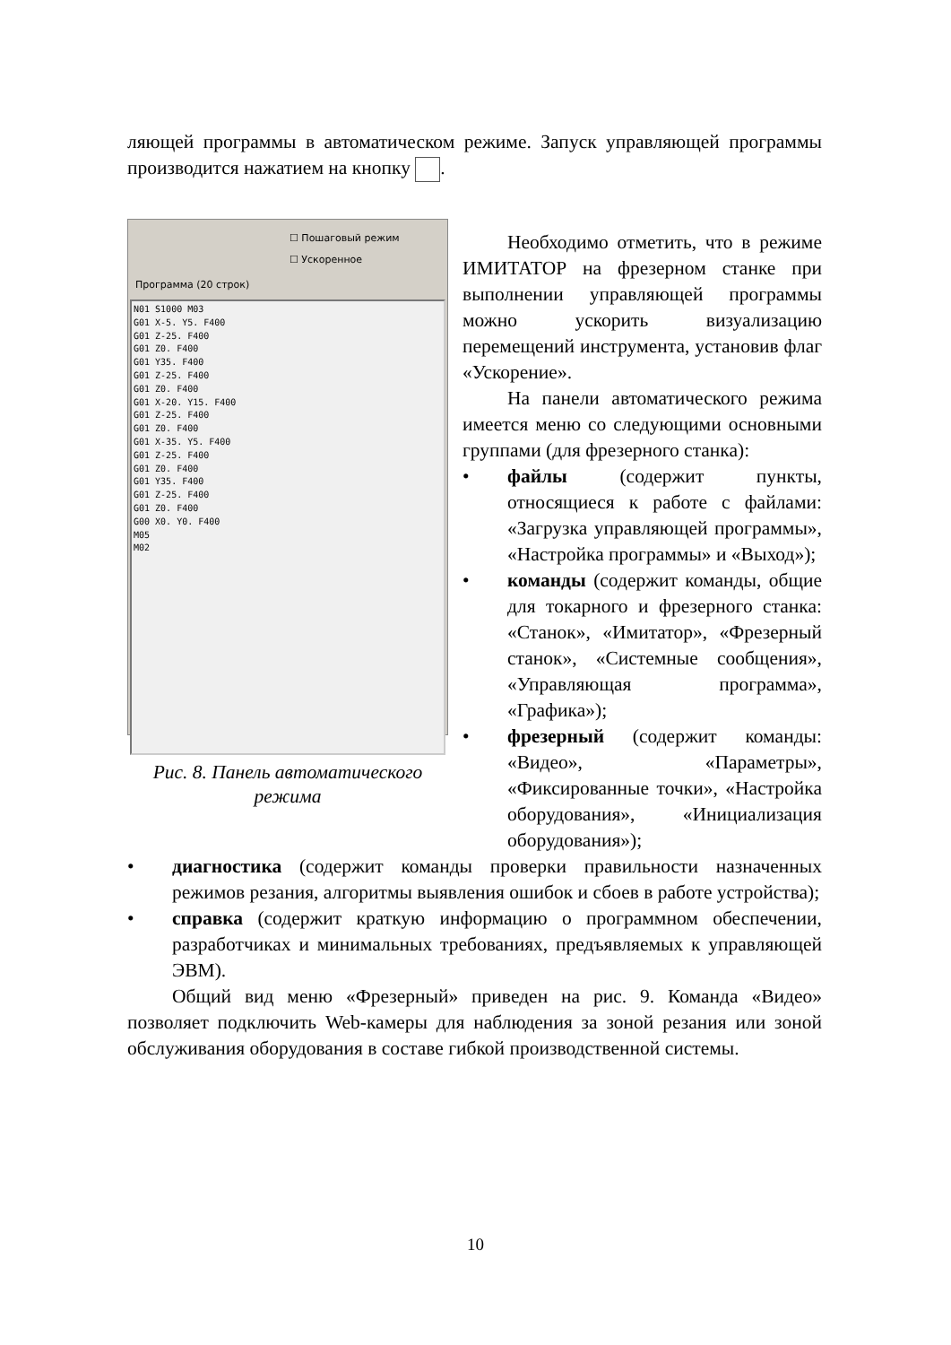ляющей программы в автоматическом режиме. Запуск управляющей программы производится нажатием на кнопку .
☐ Пошаговый режим
☐ Ускоренное
Программа (20 строк)
N01 S1000 M03 G01 X-5. Y5. F400 G01 Z-25. F400 G01 Z0. F400 G01 Y35. F400 G01 Z-25. F400 G01 Z0. F400 G01 X-20. Y15. F400 G01 Z-25. F400 G01 Z0. F400 G01 X-35. Y5. F400 G01 Z-25. F400 G01 Z0. F400 G01 Y35. F400 G01 Z-25. F400 G01 Z0. F400 G00 X0. Y0. F400 M05 M02
Рис. 8. Панель автоматического режима
Необходимо отметить, что в режиме ИМИТАТОР на фрезерном станке при выполнении управляющей программы можно ускорить визуализацию перемещений инструмента, установив флаг «Ускорение».
На панели автоматического режима имеется меню со следующими основными группами (для фрезерного станка):
• файлы (содержит пункты, относящиеся к работе с файлами: «Загрузка управляющей программы», «Настройка программы» и «Выход»);
• команды (содержит команды, общие для токарного и фрезерного станка: «Станок», «Имитатор», «Фрезерный станок», «Системные сообщения», «Управляющая программа», «Графика»);
• фрезерный (содержит команды: «Видео», «Параметры», «Фиксированные точки», «Настройка оборудования», «Инициализация оборудования»);
• диагностика (содержит команды проверки правильности назначенных режимов резания, алгоритмы выявления ошибок и сбоев в работе устройства);
• справка (содержит краткую информацию о программном обеспечении, разработчиках и минимальных требованиях, предъявляемых к управляющей ЭВМ).
Общий вид меню «Фрезерный» приведен на рис. 9. Команда «Видео» позволяет подключить Web-камеры для наблюдения за зоной резания или зоной обслуживания оборудования в составе гибкой производственной системы.
10